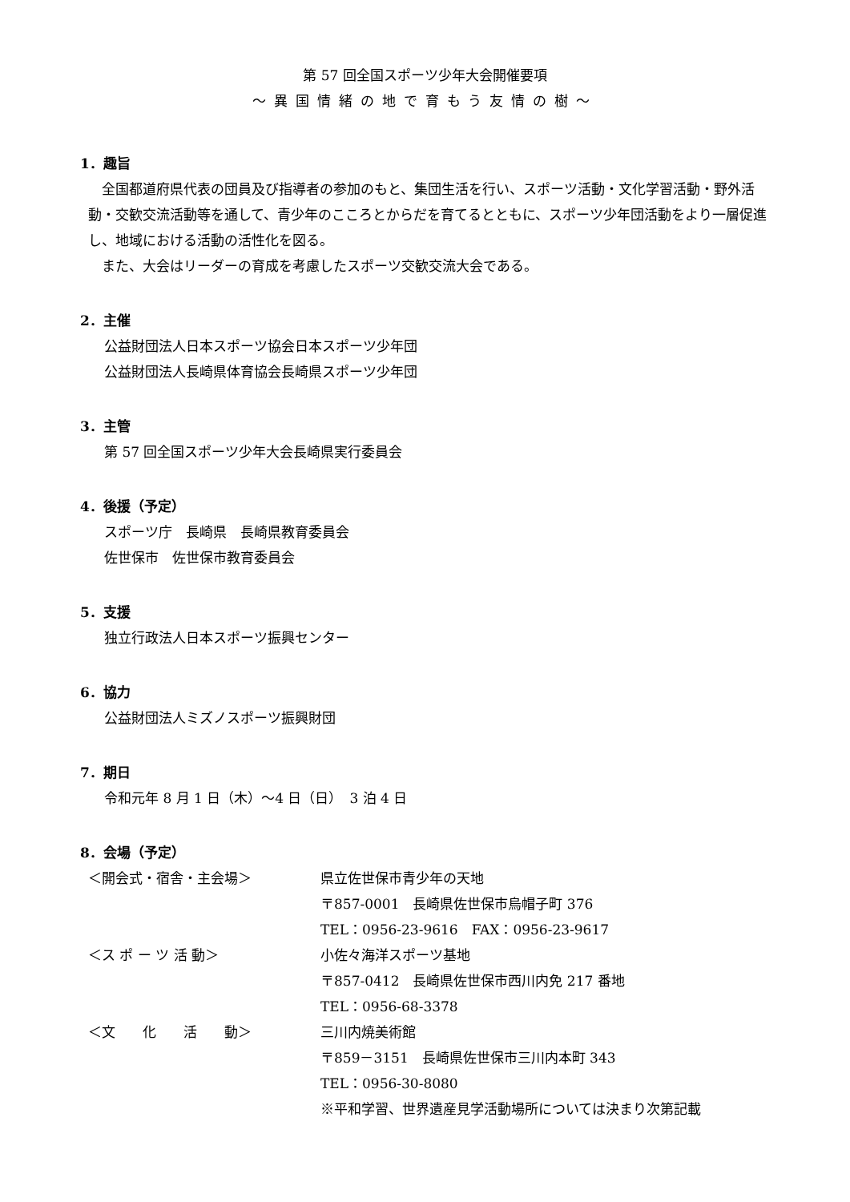第 57 回全国スポーツ少年大会開催要項
～異国情緒の地で育もう友情の樹～
1．趣旨
全国都道府県代表の団員及び指導者の参加のもと、集団生活を行い、スポーツ活動・文化学習活動・野外活動・交歓交流活動等を通して、青少年のこころとからだを育てるとともに、スポーツ少年団活動をより一層促進し、地域における活動の活性化を図る。
また、大会はリーダーの育成を考慮したスポーツ交歓交流大会である。
2．主催
公益財団法人日本スポーツ協会日本スポーツ少年団
公益財団法人長崎県体育協会長崎県スポーツ少年団
3．主管
第 57 回全国スポーツ少年大会長崎県実行委員会
4．後援（予定）
スポーツ庁　長崎県　長崎県教育委員会
佐世保市　佐世保市教育委員会
5．支援
独立行政法人日本スポーツ振興センター
6．協力
公益財団法人ミズノスポーツ振興財団
7．期日
令和元年 8 月 1 日（木）～4 日（日）　3 泊 4 日
8．会場（予定）
| ＜開会式・宿舎・主会場＞ | 県立佐世保市青少年の天地 |
| | 〒857-0001 長崎県佐世保市烏帽子町 376 |
| | TEL：0956-23-9616 FAX：0956-23-9617 |
| ＜ス ポ ー ツ 活 動＞ | 小佐々海洋スポーツ基地 |
| | 〒857-0412 長崎県佐世保市西川内免 217 番地 |
| | TEL：0956-68-3378 |
| ＜文 化 活 動＞ | 三川内焼美術館 |
| | 〒859－3151 長崎県佐世保市三川内本町 343 |
| | TEL：0956-30-8080 |
| | ※平和学習、世界遺産見学活動場所については決まり次第記載 |